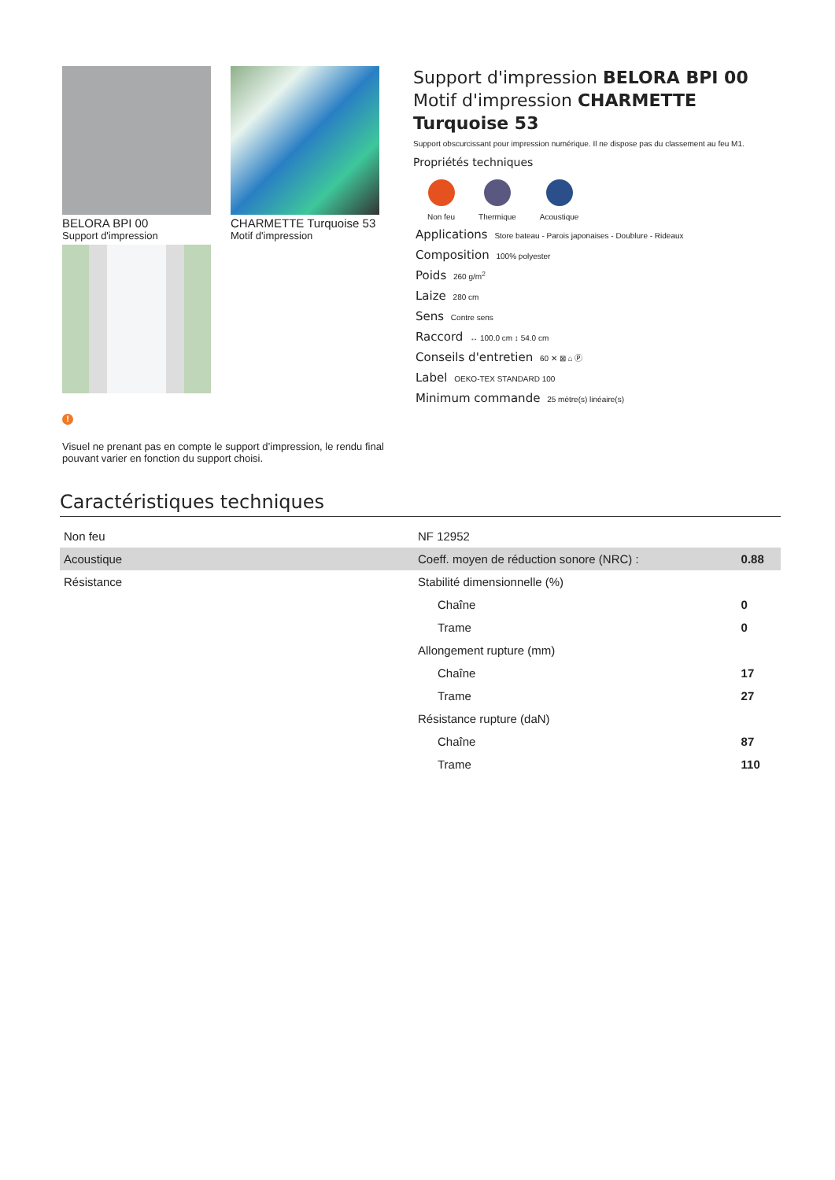BELORA BPI 00
Support d'impression
CHARMETTE Turquoise 53
Motif d'impression
!
Visuel ne prenant pas en compte le support d’impression, le rendu final pouvant varier en fonction du support choisi.
Support d'impression BELORA BPI 00
Motif d'impression CHARMETTE Turquoise 53
Support obscurcissant pour impression numérique. Il ne dispose pas du classement au feu M1.
Propriétés techniques
Non feu Thermique Acoustique
Applications Store bateau - Parois japonaises - Doublure - Rideaux
Composition 100% polyester
Poids 260 g/m<sup>2</sup>
Laize 280 cm
Sens Contre sens
Raccord ↔ 100.0 cm ↕ 54.0 cm
Conseils d'entretien 60 ✕ ⊠ ⌂ Ⓟ
Label OEKO-TEX STANDARD 100
Minimum commande 25 mètre(s) linéaire(s)
Caractéristiques techniques
| Non feu | NF 12952 | |
| Acoustique | Coeff. moyen de réduction sonore (NRC) : | 0.88 |
| Résistance | Stabilité dimensionnelle (%) | |
| | Chaîne | 0 |
| | Trame | 0 |
| | Allongement rupture (mm) | |
| | Chaîne | 17 |
| | Trame | 27 |
| | Résistance rupture (daN) | |
| | Chaîne | 87 |
| | Trame | 110 |